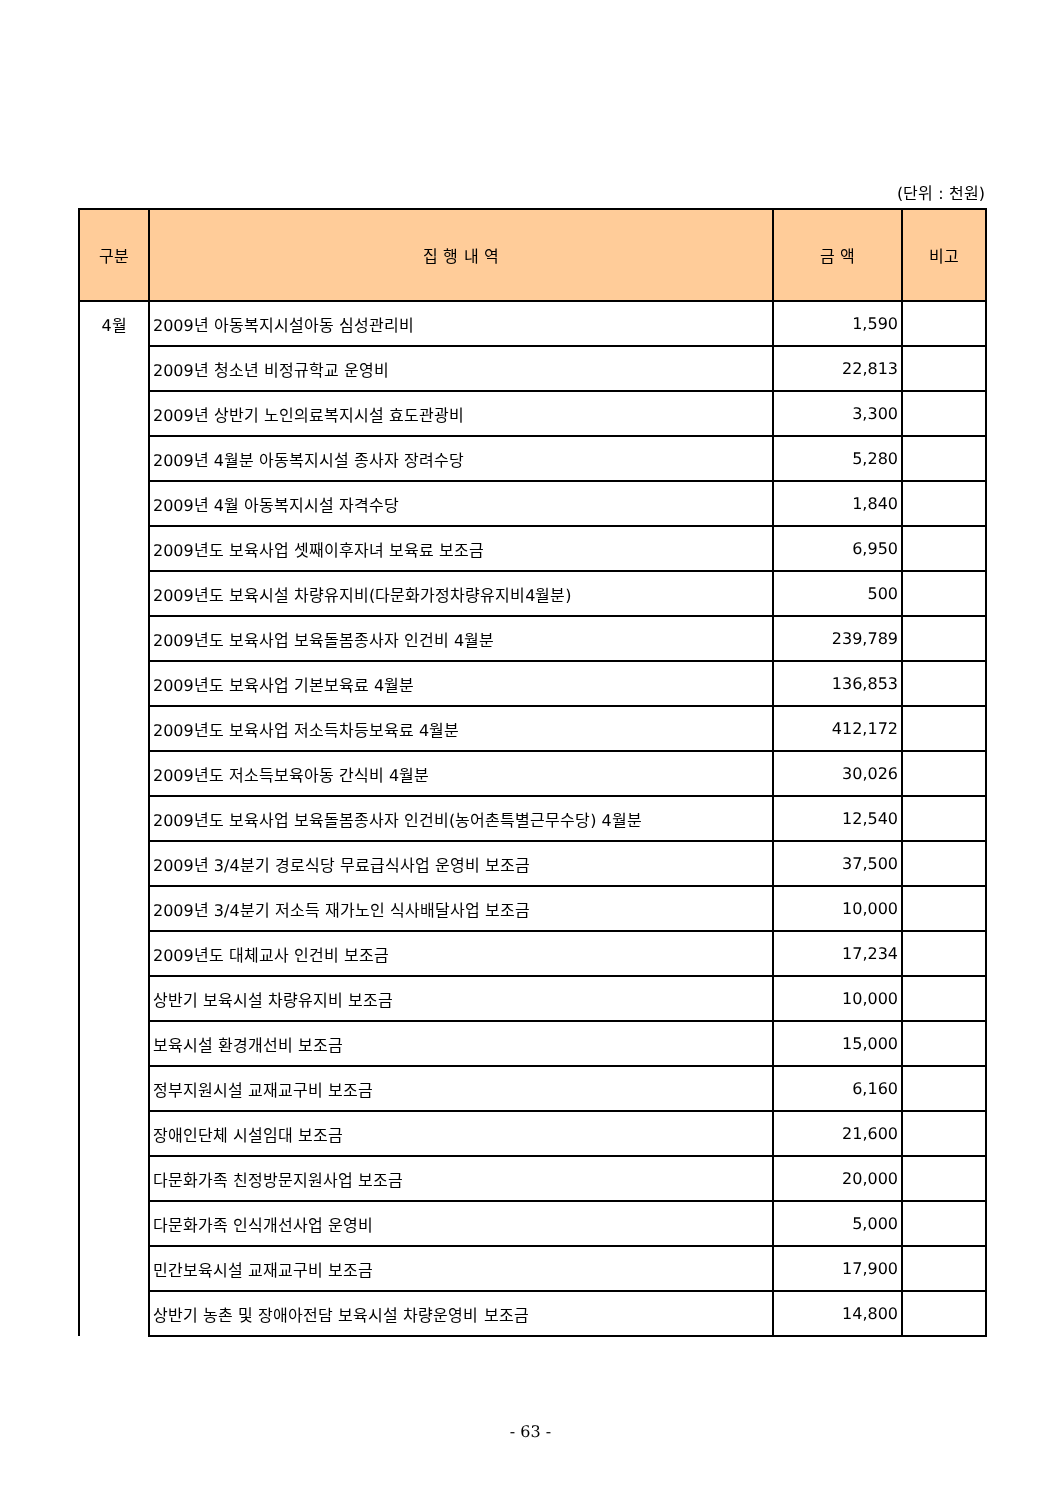(단위 : 천원)
| 구분 | 집 행 내 역 | 금 액 | 비고 |
| --- | --- | --- | --- |
| 4월 | 2009년 아동복지시설아동 심성관리비 | 1,590 | |
| | 2009년 청소년 비정규학교 운영비 | 22,813 | |
| | 2009년 상반기 노인의료복지시설 효도관광비 | 3,300 | |
| | 2009년 4월분 아동복지시설 종사자 장려수당 | 5,280 | |
| | 2009년 4월 아동복지시설 자격수당 | 1,840 | |
| | 2009년도 보육사업 셋째이후자녀 보육료 보조금 | 6,950 | |
| | 2009년도 보육시설 차량유지비(다문화가정차량유지비4월분) | 500 | |
| | 2009년도 보육사업 보육돌봄종사자 인건비 4월분 | 239,789 | |
| | 2009년도 보육사업 기본보육료 4월분 | 136,853 | |
| | 2009년도 보육사업 저소득차등보육료 4월분 | 412,172 | |
| | 2009년도 저소득보육아동 간식비 4월분 | 30,026 | |
| | 2009년도 보육사업 보육돌봄종사자 인건비(농어촌특별근무수당) 4월분 | 12,540 | |
| | 2009년 3/4분기 경로식당 무료급식사업 운영비 보조금 | 37,500 | |
| | 2009년 3/4분기 저소득 재가노인 식사배달사업 보조금 | 10,000 | |
| | 2009년도 대체교사 인건비 보조금 | 17,234 | |
| | 상반기 보육시설 차량유지비 보조금 | 10,000 | |
| | 보육시설 환경개선비 보조금 | 15,000 | |
| | 정부지원시설 교재교구비 보조금 | 6,160 | |
| | 장애인단체 시설임대 보조금 | 21,600 | |
| | 다문화가족 친정방문지원사업 보조금 | 20,000 | |
| | 다문화가족 인식개선사업 운영비 | 5,000 | |
| | 민간보육시설 교재교구비 보조금 | 17,900 | |
| | 상반기 농촌 및 장애아전담 보육시설 차량운영비 보조금 | 14,800 | |
- 63 -